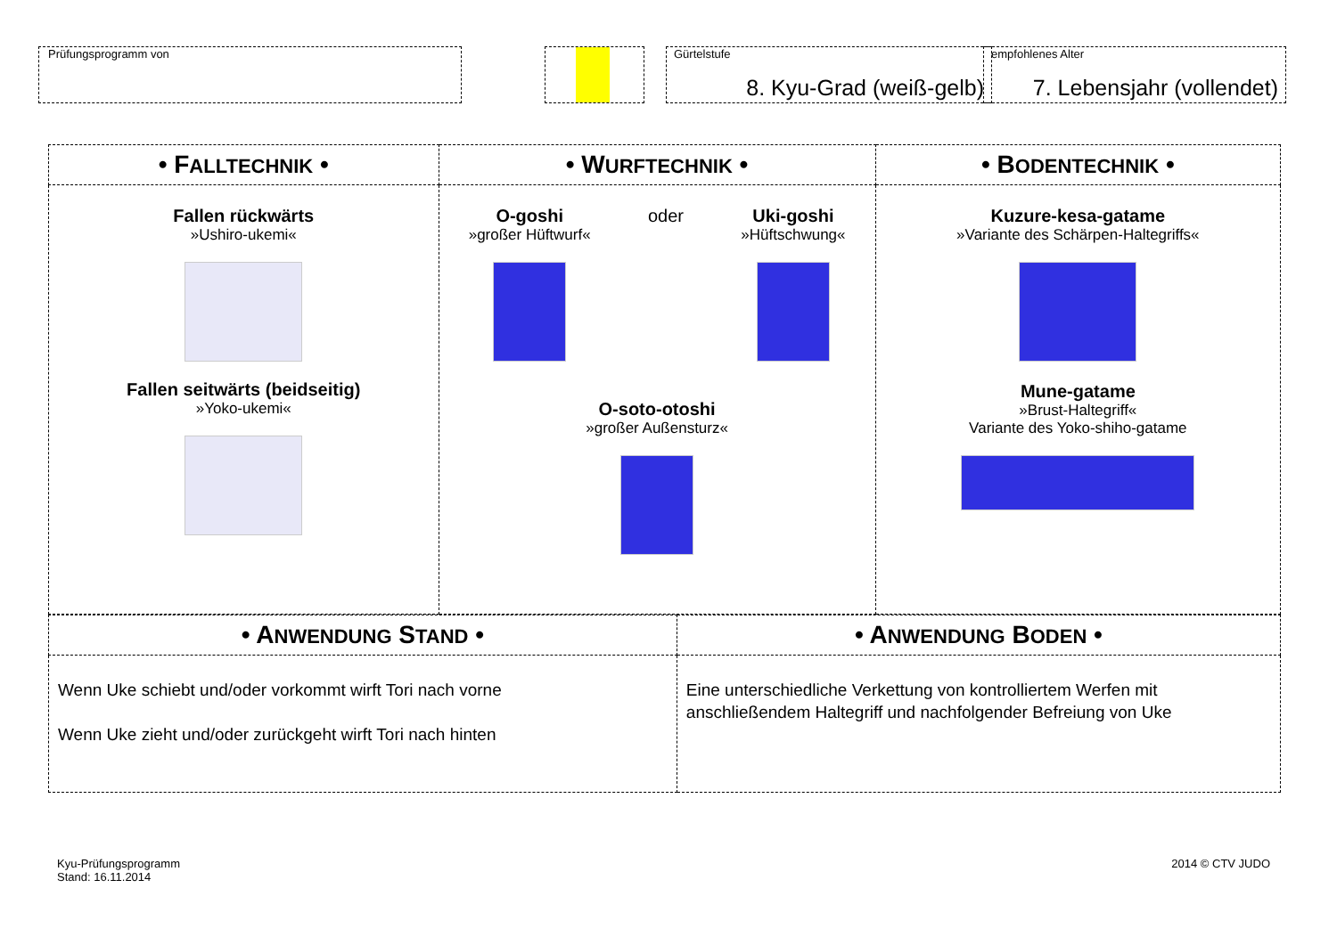Prüfungsprogramm von
Gürtelstufe
8. Kyu-Grad (weiß-gelb)
empfohlenes Alter
7. Lebensjahr (vollendet)
| • F ALLTECHNIK • | • W URFTECHNIK • | • B ODENTECHNIK • |
| --- | --- | --- |
| Fallen rückwärts »Ushiro-ukemi« Fallen seitwärts (beidseitig) »Yoko-ukemi« | O-goshi »großer Hüftwurf« oder Uki-goshi »Hüftschwung« O-soto-otoshi »großer Außensturz« | Kuzure-kesa-gatame »Variante des Schärpen-Haltegriffs« Mune-gatame »Brust-Haltegriff« Variante des Yoko-shiho-gatame |
| • A NWENDUNG S TAND • | • A NWENDUNG B ODEN • |
| --- | --- |
| Wenn Uke schiebt und/oder vorkommt wirft Tori nach vorne Wenn Uke zieht und/oder zurückgeht wirft Tori nach hinten | Eine unterschiedliche Verkettung von kontrolliertem Werfen mit anschließendem Haltegriff und nachfolgender Befreiung von Uke |
Kyu-Prüfungsprogramm
Stand: 16.11.2014
2014 © CTV JUDO